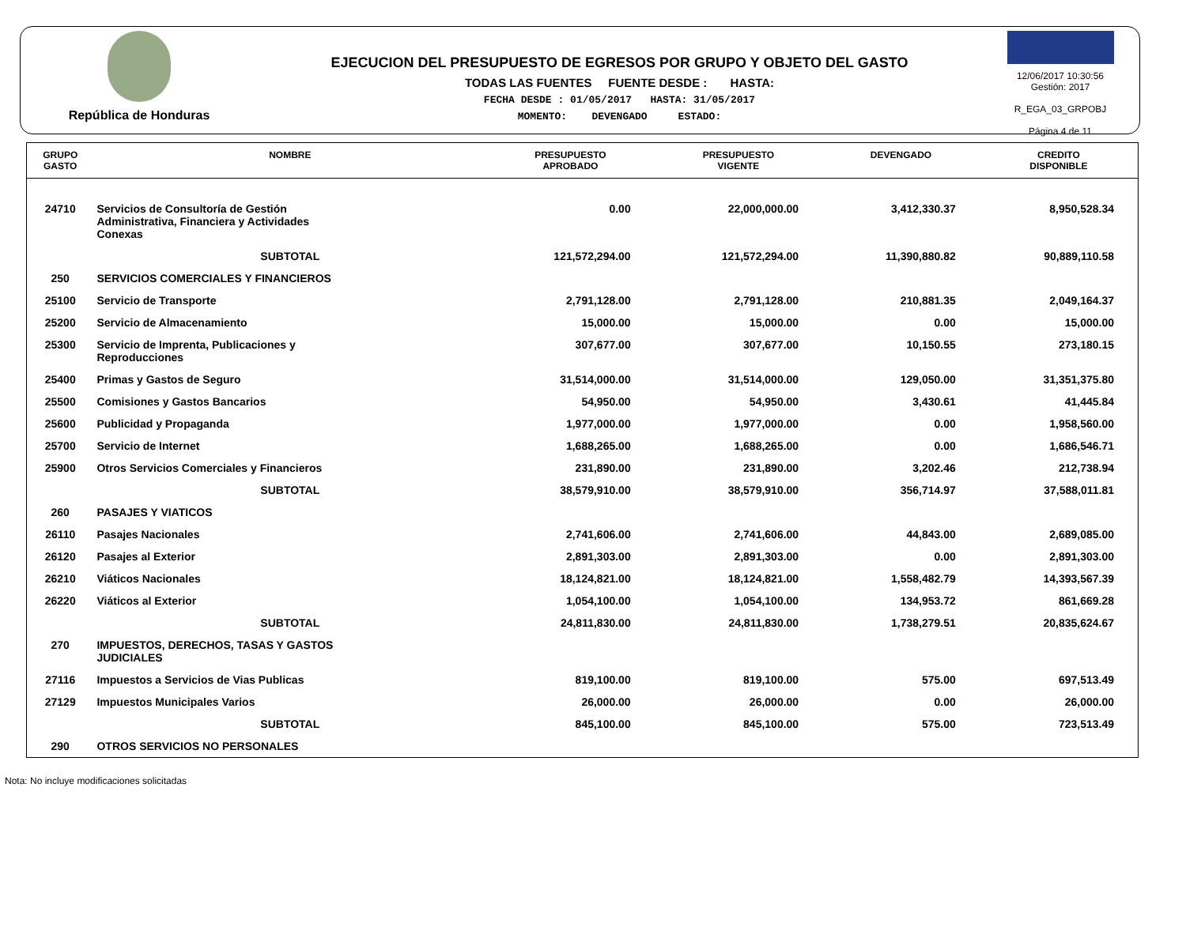República de Honduras
EJECUCION DEL PRESUPUESTO DE EGRESOS POR GRUPO Y OBJETO DEL GASTO
TODAS LAS FUENTES FUENTE DESDE : HASTA:
FECHA DESDE : 01/05/2017 HASTA: 31/05/2017
MOMENTO: DEVENGADO ESTADO:
12/06/2017 10:30:56
Gestión: 2017
R_EGA_03_GRPOBJ
Página 4 de 11
| GRUPO GASTO | NOMBRE | PRESUPUESTO APROBADO | PRESUPUESTO VIGENTE | DEVENGADO | CREDITO DISPONIBLE |
| --- | --- | --- | --- | --- | --- |
| 24710 | Servicios de Consultoría de Gestión Administrativa, Financiera y Actividades Conexas | 0.00 | 22,000,000.00 | 3,412,330.37 | 8,950,528.34 |
| | SUBTOTAL | 121,572,294.00 | 121,572,294.00 | 11,390,880.82 | 90,889,110.58 |
| 250 | SERVICIOS COMERCIALES Y FINANCIEROS | | | | |
| 25100 | Servicio de Transporte | 2,791,128.00 | 2,791,128.00 | 210,881.35 | 2,049,164.37 |
| 25200 | Servicio de Almacenamiento | 15,000.00 | 15,000.00 | 0.00 | 15,000.00 |
| 25300 | Servicio de Imprenta, Publicaciones y Reproducciones | 307,677.00 | 307,677.00 | 10,150.55 | 273,180.15 |
| 25400 | Primas y Gastos de Seguro | 31,514,000.00 | 31,514,000.00 | 129,050.00 | 31,351,375.80 |
| 25500 | Comisiones y Gastos Bancarios | 54,950.00 | 54,950.00 | 3,430.61 | 41,445.84 |
| 25600 | Publicidad y Propaganda | 1,977,000.00 | 1,977,000.00 | 0.00 | 1,958,560.00 |
| 25700 | Servicio de Internet | 1,688,265.00 | 1,688,265.00 | 0.00 | 1,686,546.71 |
| 25900 | Otros Servicios Comerciales y Financieros | 231,890.00 | 231,890.00 | 3,202.46 | 212,738.94 |
| | SUBTOTAL | 38,579,910.00 | 38,579,910.00 | 356,714.97 | 37,588,011.81 |
| 260 | PASAJES Y VIATICOS | | | | |
| 26110 | Pasajes Nacionales | 2,741,606.00 | 2,741,606.00 | 44,843.00 | 2,689,085.00 |
| 26120 | Pasajes al Exterior | 2,891,303.00 | 2,891,303.00 | 0.00 | 2,891,303.00 |
| 26210 | Viáticos Nacionales | 18,124,821.00 | 18,124,821.00 | 1,558,482.79 | 14,393,567.39 |
| 26220 | Viáticos al Exterior | 1,054,100.00 | 1,054,100.00 | 134,953.72 | 861,669.28 |
| | SUBTOTAL | 24,811,830.00 | 24,811,830.00 | 1,738,279.51 | 20,835,624.67 |
| 270 | IMPUESTOS, DERECHOS, TASAS Y GASTOS JUDICIALES | | | | |
| 27116 | Impuestos a Servicios de Vias Publicas | 819,100.00 | 819,100.00 | 575.00 | 697,513.49 |
| 27129 | Impuestos Municipales Varios | 26,000.00 | 26,000.00 | 0.00 | 26,000.00 |
| | SUBTOTAL | 845,100.00 | 845,100.00 | 575.00 | 723,513.49 |
| 290 | OTROS SERVICIOS NO PERSONALES | | | | |
Nota: No incluye modificaciones solicitadas